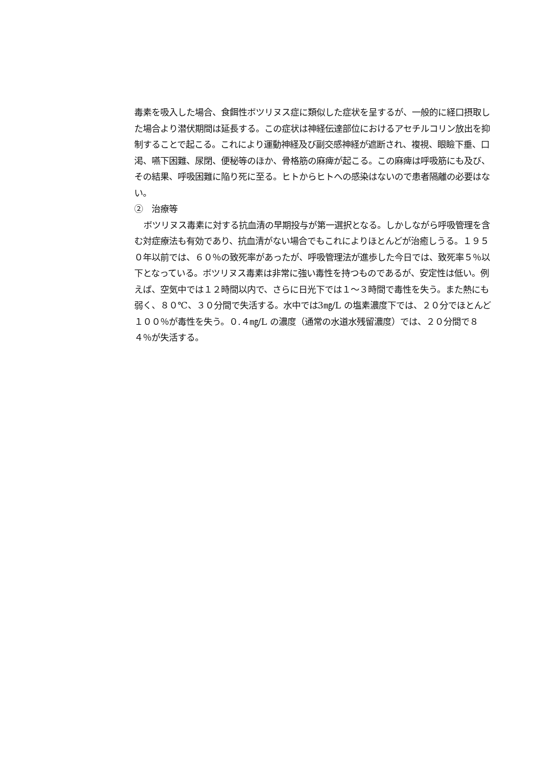毒素を吸入した場合、食餌性ボツリヌス症に類似した症状を呈するが、一般的に経口摂取した場合より潜伏期間は延長する。この症状は神経伝達部位におけるアセチルコリン放出を抑制することで起こる。これにより運動神経及び副交感神経が遮断され、複視、眼瞼下垂、口渇、嚥下困難、尿閉、便秘等のほか、骨格筋の麻痺が起こる。この麻痺は呼吸筋にも及び、その結果、呼吸困難に陥り死に至る。ヒトからヒトへの感染はないので患者隔離の必要はない。
②　治療等
ボツリヌス毒素に対する抗血清の早期投与が第一選択となる。しかしながら呼吸管理を含む対症療法も有効であり、抗血清がない場合でもこれによりほとんどが治癒しうる。１９５０年以前では、６０％の致死率があったが、呼吸管理法が進歩した今日では、致死率５％以下となっている。ボツリヌス毒素は非常に強い毒性を持つものであるが、安定性は低い。例えば、空気中では１２時間以内で、さらに日光下では１～３時間で毒性を失う。また熱にも弱く、８０℃、３０分間で失活する。水中では3㎎/L の塩素濃度下では、２０分でほとんど１００％が毒性を失う。０.４㎎/L の濃度（通常の水道水残留濃度）では、２０分間で８４％が失活する。